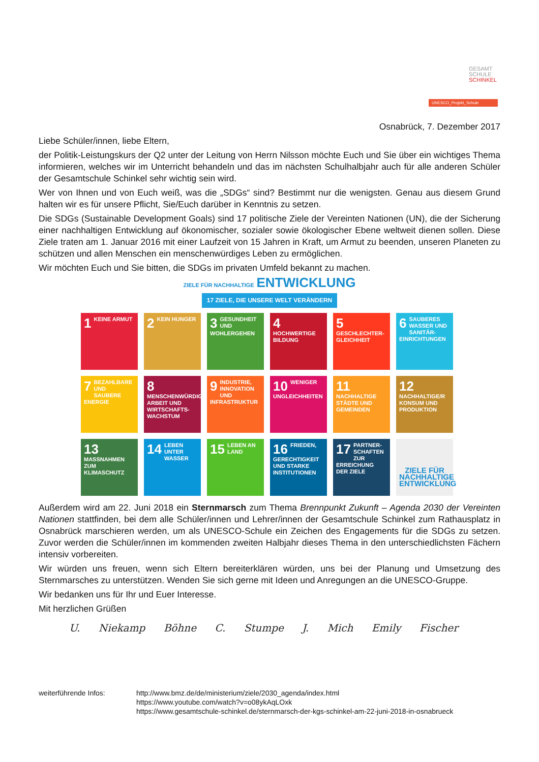GESAMT
SCHULE
SCHINKEL
UNESCO_Projekt_Schule
Osnabrück, 7. Dezember 2017
Liebe Schüler/innen, liebe Eltern,
der Politik-Leistungskurs der Q2 unter der Leitung von Herrn Nilsson möchte Euch und Sie über ein wichtiges Thema informieren, welches wir im Unterricht behandeln und das im nächsten Schulhalbjahr auch für alle anderen Schüler der Gesamtschule Schinkel sehr wichtig sein wird.
Wer von Ihnen und von Euch weiß, was die „SDGs“ sind? Bestimmt nur die wenigsten. Genau aus diesem Grund halten wir es für unsere Pflicht, Sie/Euch darüber in Kenntnis zu setzen.
Die SDGs (Sustainable Development Goals) sind 17 politische Ziele der Vereinten Nationen (UN), die der Sicherung einer nachhaltigen Entwicklung auf ökonomischer, sozialer sowie ökologischer Ebene weltweit dienen sollen. Diese Ziele traten am 1. Januar 2016 mit einer Laufzeit von 15 Jahren in Kraft, um Armut zu beenden, unseren Planeten zu schützen und allen Menschen ein menschenwürdiges Leben zu ermöglichen.
Wir möchten Euch und Sie bitten, die SDGs im privaten Umfeld bekannt zu machen.
ZIELE FÜR NACHHALTIGE ENTWICKLUNG
17 ZIELE, DIE UNSERE WELT VERÄNDERN
1 KEINE ARMUT
2 KEIN HUNGER
3 GESUNDHEIT UND WOHLERGEHEN
4 HOCHWERTIGE BILDUNG
5 GESCHLECHTER-GLEICHHEIT
6 SAUBERES WASSER UND SANITÄR-EINRICHTUNGEN
7 BEZAHLBARE UND SAUBERE ENERGIE
8 MENSCHENWÜRDIGE ARBEIT UND WIRTSCHAFTS-WACHSTUM
9 INDUSTRIE, INNOVATION UND INFRASTRUKTUR
10 WENIGER UNGLEICHHEITEN
11 NACHHALTIGE STÄDTE UND GEMEINDEN
12 NACHHALTIGE/R KONSUM UND PRODUKTION
13 MASSNAHMEN ZUM KLIMASCHUTZ
14 LEBEN UNTER WASSER
15 LEBEN AN LAND
16 FRIEDEN, GERECHTIGKEIT UND STARKE INSTITUTIONEN
17 PARTNER-SCHAFTEN ZUR ERREICHUNG DER ZIELE
ZIELE FÜR NACHHALTIGE ENTWICKLUNG
Außerdem wird am 22. Juni 2018 ein Sternmarsch zum Thema Brennpunkt Zukunft – Agenda 2030 der Vereinten Nationen stattfinden, bei dem alle Schüler/innen und Lehrer/innen der Gesamtschule Schinkel zum Rathausplatz in Osnabrück marschieren werden, um als UNESCO-Schule ein Zeichen des Engagements für die SDGs zu setzen. Zuvor werden die Schüler/innen im kommenden zweiten Halbjahr dieses Thema in den unterschiedlichsten Fächern intensiv vorbereiten.
Wir würden uns freuen, wenn sich Eltern bereiterklären würden, uns bei der Planung und Umsetzung des Sternmarsches zu unterstützen. Wenden Sie sich gerne mit Ideen und Anregungen an die UNESCO-Gruppe.
Wir bedanken uns für Ihr und Euer Interesse.
Mit herzlichen Grüßen
U. Niekamp Böhne C. Stumpe J. Mich Emily Fischer
weiterführende Infos: http://www.bmz.de/de/ministerium/ziele/2030_agenda/index.html
https://www.youtube.com/watch?v=o08ykAqLOxk
https://www.gesamtschule-schinkel.de/sternmarsch-der-kgs-schinkel-am-22-juni-2018-in-osnabrueck